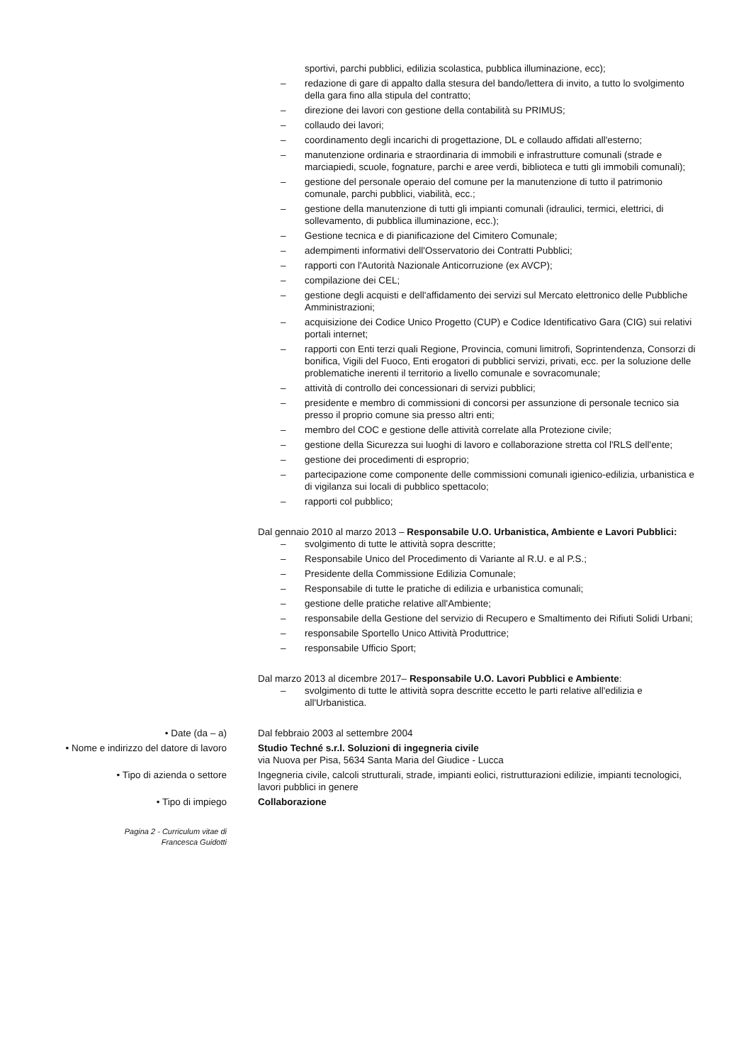sportivi, parchi pubblici, edilizia scolastica, pubblica illuminazione, ecc);
– redazione di gare di appalto dalla stesura del bando/lettera di invito, a tutto lo svolgimento della gara fino alla stipula del contratto;
– direzione dei lavori con gestione della contabilità su PRIMUS;
– collaudo dei lavori;
– coordinamento degli incarichi di progettazione, DL e collaudo affidati all'esterno;
– manutenzione ordinaria e straordinaria di immobili e infrastrutture comunali (strade e marciapiedi, scuole, fognature, parchi e aree verdi, biblioteca e tutti gli immobili comunali);
– gestione del personale operaio del comune per la manutenzione di tutto il patrimonio comunale, parchi pubblici, viabilità, ecc.;
– gestione della manutenzione di tutti gli impianti comunali (idraulici, termici, elettrici, di sollevamento, di pubblica illuminazione, ecc.);
– Gestione tecnica e di pianificazione del Cimitero Comunale;
– adempimenti informativi dell'Osservatorio dei Contratti Pubblici;
– rapporti con l'Autorità Nazionale Anticorruzione (ex AVCP);
– compilazione dei CEL;
– gestione degli acquisti e dell'affidamento dei servizi sul Mercato elettronico delle Pubbliche Amministrazioni;
– acquisizione dei Codice Unico Progetto (CUP) e Codice Identificativo Gara (CIG) sui relativi portali internet;
– rapporti con Enti terzi quali Regione, Provincia, comuni limitrofi, Soprintendenza, Consorzi di bonifica, Vigili del Fuoco, Enti erogatori di pubblici servizi, privati, ecc. per la soluzione delle problematiche inerenti il territorio a livello comunale e sovracomunale;
– attività di controllo dei concessionari di servizi pubblici;
– presidente e membro di commissioni di concorsi per assunzione di personale tecnico sia presso il proprio comune sia presso altri enti;
– membro del COC e gestione delle attività correlate alla Protezione civile;
– gestione della Sicurezza sui luoghi di lavoro e collaborazione stretta col l'RLS dell'ente;
– gestione dei procedimenti di esproprio;
– partecipazione come componente delle commissioni comunali igienico-edilizia, urbanistica e di vigilanza sui locali di pubblico spettacolo;
– rapporti col pubblico;
Dal gennaio 2010 al marzo 2013 – Responsabile U.O. Urbanistica, Ambiente e Lavori Pubblici:
– svolgimento di tutte le attività sopra descritte;
– Responsabile Unico del Procedimento di Variante al R.U. e al P.S.;
– Presidente della Commissione Edilizia Comunale;
– Responsabile di tutte le pratiche di edilizia e urbanistica comunali;
– gestione delle pratiche relative all'Ambiente;
– responsabile della Gestione del servizio di Recupero e Smaltimento dei Rifiuti Solidi Urbani;
– responsabile Sportello Unico Attività Produttrice;
– responsabile Ufficio Sport;
Dal marzo 2013 al dicembre 2017– Responsabile U.O. Lavori Pubblici e Ambiente:
– svolgimento di tutte le attività sopra descritte eccetto le parti relative all'edilizia e all'Urbanistica.
• Date (da – a) Dal febbraio 2003 al settembre 2004
• Nome e indirizzo del datore di lavoro Studio Techné s.r.l. Soluzioni di ingegneria civile
via Nuova per Pisa, 5634 Santa Maria del Giudice - Lucca
• Tipo di azienda o settore Ingegneria civile, calcoli strutturali, strade, impianti eolici, ristrutturazioni edilizie, impianti tecnologici, lavori pubblici in genere
• Tipo di impiego Collaborazione
Pagina 2 - Curriculum vitae di
Francesca Guidotti